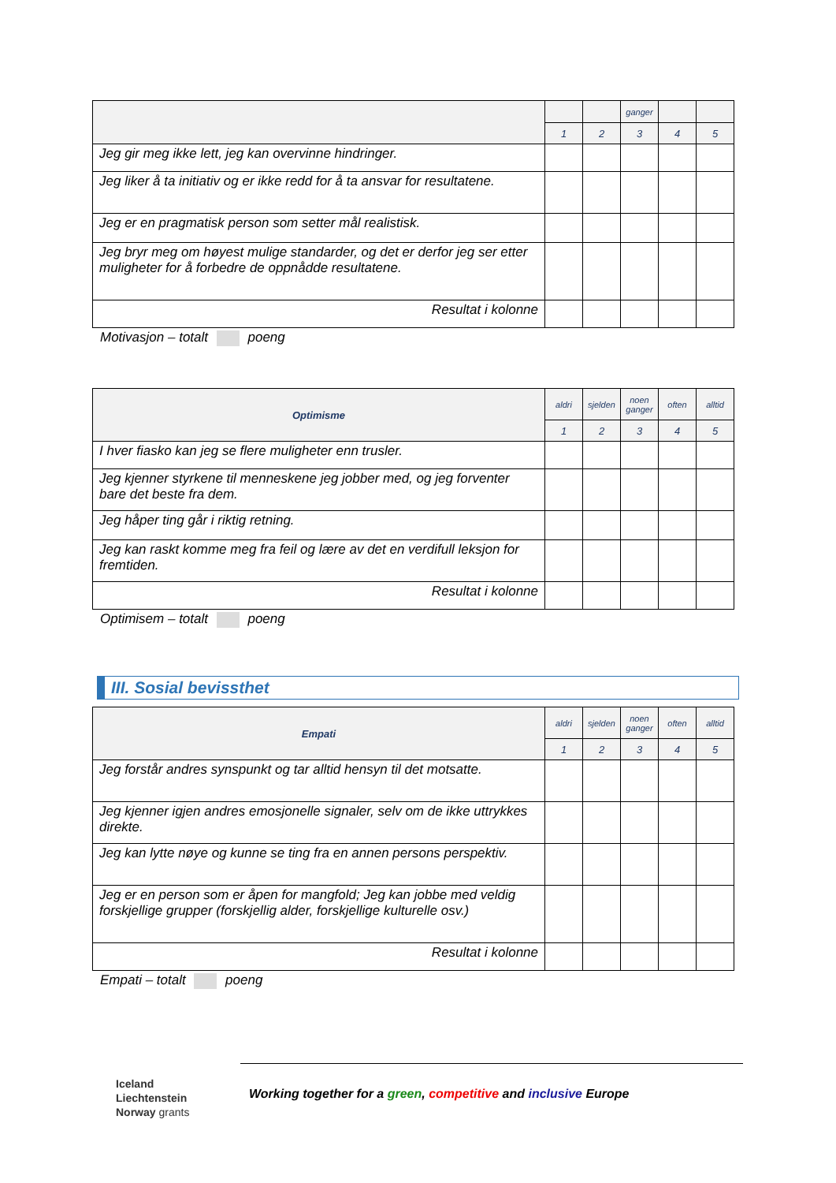| | | | ganger | | |
| --- | --- | --- | --- | --- | --- |
| | 1 | 2 | 3 | 4 | 5 |
| Jeg gir meg ikke lett, jeg kan overvinne hindringer. | | | | | |
| Jeg liker å ta initiativ og er ikke redd for å ta ansvar for resultatene. | | | | | |
| Jeg er en pragmatisk person som setter mål realistisk. | | | | | |
| Jeg bryr meg om høyest mulige standarder, og det er derfor jeg ser etter muligheter for å forbedre de oppnådde resultatene. | | | | | |
| Resultat i kolonne | | | | | |
Motivasjon – totalt poeng
| Optimisme | aldri | sjelden | noen ganger | often | alltid |
| --- | --- | --- | --- | --- | --- |
| | 1 | 2 | 3 | 4 | 5 |
| I hver fiasko kan jeg se flere muligheter enn trusler. | | | | | |
| Jeg kjenner styrkene til menneskene jeg jobber med, og jeg forventer bare det beste fra dem. | | | | | |
| Jeg håper ting går i riktig retning. | | | | | |
| Jeg kan raskt komme meg fra feil og lære av det en verdifull leksjon for fremtiden. | | | | | |
| Resultat i kolonne | | | | | |
Optimisem – totalt poeng
III. Sosial bevissthet
| Empati | aldri | sjelden | noen ganger | often | alltid |
| --- | --- | --- | --- | --- | --- |
| | 1 | 2 | 3 | 4 | 5 |
| Jeg forstår andres synspunkt og tar alltid hensyn til det motsatte. | | | | | |
| Jeg kjenner igjen andres emosjonelle signaler, selv om de ikke uttrykkes direkte. | | | | | |
| Jeg kan lytte nøye og kunne se ting fra en annen persons perspektiv. | | | | | |
| Jeg er en person som er åpen for mangfold; Jeg kan jobbe med veldig forskjellige grupper (forskjellig alder, forskjellige kulturelle osv.) | | | | | |
| Resultat i kolonne | | | | | |
Empati – totalt poeng
Iceland
Liechtenstein
Norway grants
Working together for a green, competitive and inclusive Europe